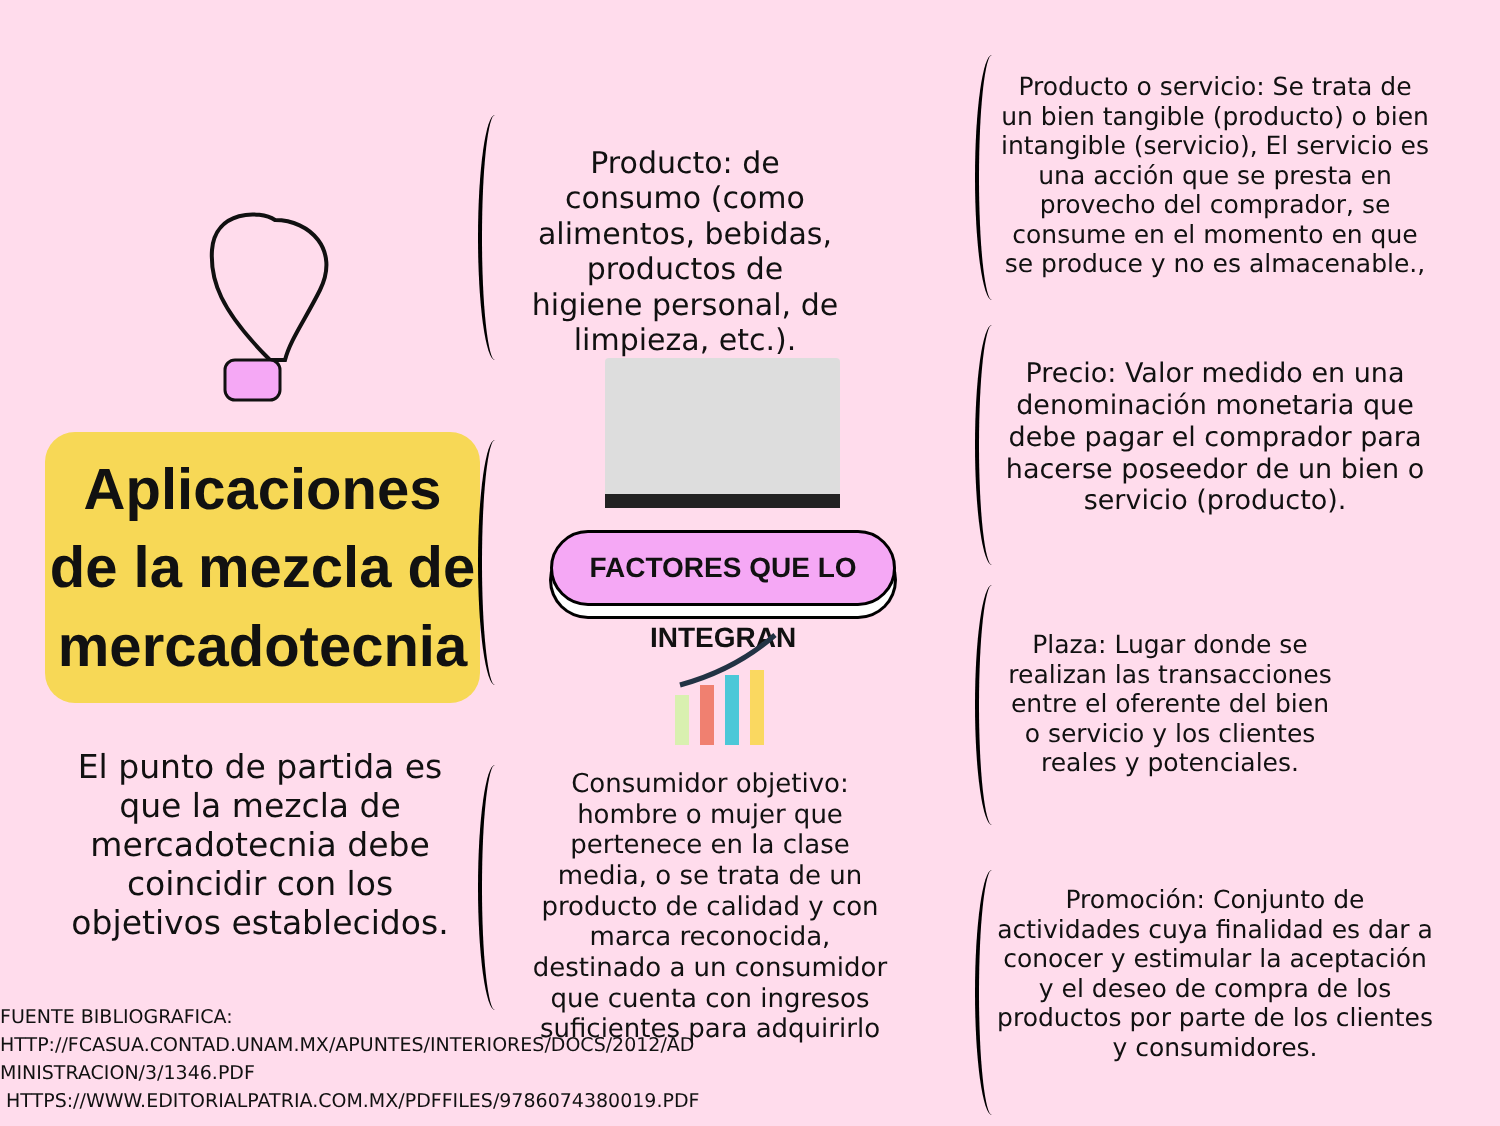Aplicaciones de la mezcla de mercadotecnia
El punto de partida es que la mezcla de mercadotecnia debe coincidir con los objetivos establecidos.
FUENTE BIBLIOGRAFICA:
HTTP://FCASUA.CONTAD.UNAM.MX/APUNTES/INTERIORES/DOCS/2012/AD
MINISTRACION/3/1346.PDF
HTTPS://WWW.EDITORIALPATRIA.COM.MX/PDFFILES/9786074380019.PDF
Producto: de consumo (como alimentos, bebidas, productos de higiene personal, de limpieza, etc.).
FACTORES QUE LO INTEGRAN
Consumidor objetivo: hombre o mujer que pertenece en la clase media, o se trata de un producto de calidad y con marca reconocida, destinado a un consumidor que cuenta con ingresos suficientes para adquirirlo
Producto o servicio: Se trata de un bien tangible (producto) o bien intangible (servicio), El servicio es una acción que se presta en provecho del comprador, se consume en el momento en que se produce y no es almacenable.,
Precio: Valor medido en una denominación monetaria que debe pagar el comprador para hacerse poseedor de un bien o servicio (producto).
Plaza: Lugar donde se realizan las transacciones entre el oferente del bien o servicio y los clientes reales y potenciales.
Promoción: Conjunto de actividades cuya finalidad es dar a conocer y estimular la aceptación y el deseo de compra de los productos por parte de los clientes y consumidores.